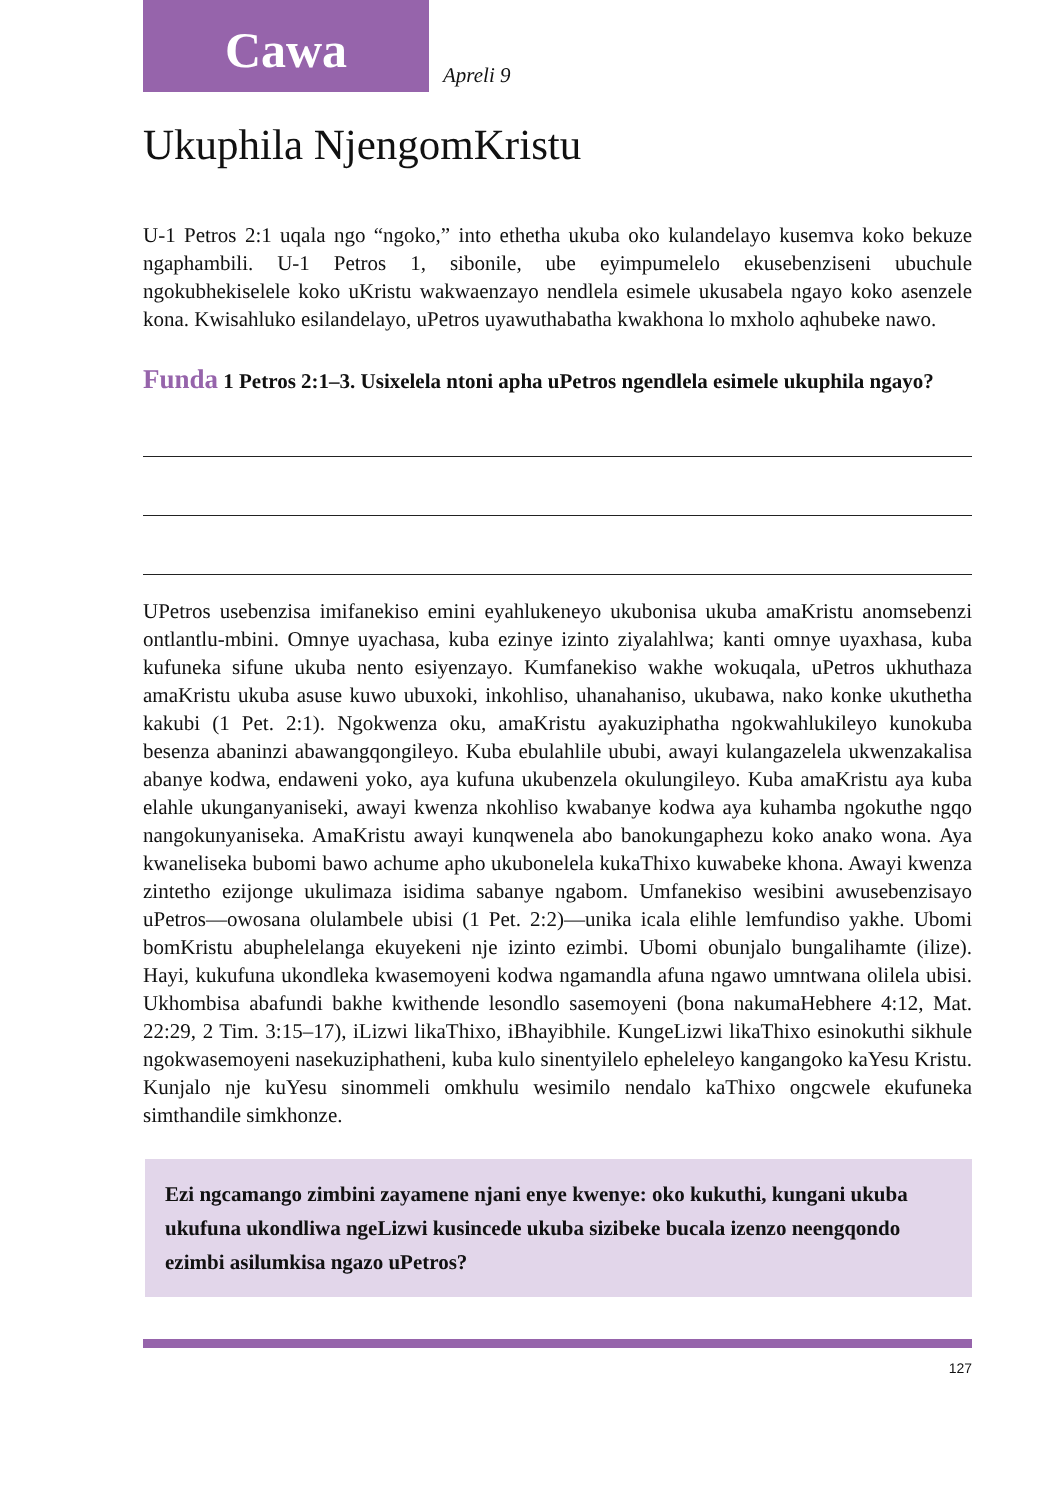Cawa
Apreli 9
Ukuphila NjengomKristu
U-1 Petros 2:1 uqala ngo “ngoko,” into ethetha ukuba oko kulandelayo kusemva koko bekuze ngaphambili. U-1 Petros 1, sibonile, ube eyimpumelelo ekusebenziseni ubuchule ngokubhekiselele koko uKristu wakwaenzayo nendlela esimele ukusabela ngayo koko asenzele kona. Kwisahluko esilandelayo, uPetros uyawuthabatha kwakhona lo mxholo aqhubeke nawo.
Funda 1 Petros 2:1–3. Usixelela ntoni apha uPetros ngendlela esimele ukuphila ngayo?
UPetros usebenzisa imifanekiso emini eyahlukeneyo ukubonisa ukuba amaKristu anomsebenzi ontlantlu-mbini. Omnye uyachasa, kuba ezinye izinto ziyalahlwa; kanti omnye uyaxhasa, kuba kufuneka sifune ukuba nento esiyenzayo. Kumfanekiso wakhe wokuqala, uPetros ukhuthaza amaKristu ukuba asuse kuwo ubuxoki, inkohliso, uhanahaniso, ukubawa, nako konke ukuthetha kakubi (1 Pet. 2:1). Ngokwenza oku, amaKristu ayakuziphatha ngokwahlukileyo kunokuba besenza abaninzi abawangqongileyo. Kuba ebulahlile ububi, awayi kulangazelela ukwenzakalisa abanye kodwa, endaweni yoko, aya kufuna ukubenzela okulungileyo. Kuba amaKristu aya kuba elahle ukunganyaniseki, awayi kwenza nkohliso kwabanye kodwa aya kuhamba ngokuthe ngqo nangokunyaniseka. AmaKristu awayi kunqwenela abo banokungaphezu koko anako wona. Aya kwaneliseka bubomi bawo achume apho ukubonelela kukaThixo kuwabeke khona. Awayi kwenza zintetho ezijonge ukulimaza isidima sabanye ngabom. Umfanekiso wesibini awusebenzisayo uPetros—owosana olulambele ubisi (1 Pet. 2:2)—unika icala elihle lemfundiso yakhe. Ubomi bomKristu abuphelelanga ekuyekeni nje izinto ezimbi. Ubomi obunjalo bungalihamte (ilize). Hayi, kukufuna ukondleka kwasemoyeni kodwa ngamandla afuna ngawo umntwana olilela ubisi. Ukhombisa abafundi bakhe kwithende lesondlo sasemoyeni (bona nakumaHebhere 4:12, Mat. 22:29, 2 Tim. 3:15–17), iLizwi likaThixo, iBhayibhile. KungeLizwi likaThixo esinokuthi sikhule ngokwasemoyeni nasekuziphatheni, kuba kulo sinentyilelo epheleleyo kangangoko kaYesu Kristu. Kunjalo nje kuYesu sinommeli omkhulu wesimilo nendalo kaThixo ongcwele ekufuneka simthandile simkhonze.
Ezi ngcamango zimbini zayamene njani enye kwenye: oko kukuthi, kungani ukuba ukufuna ukondliwa ngeLizwi kusincede ukuba sizibeke bucala izenzo neengqondo ezimbi asilumkisa ngazo uPetros?
127